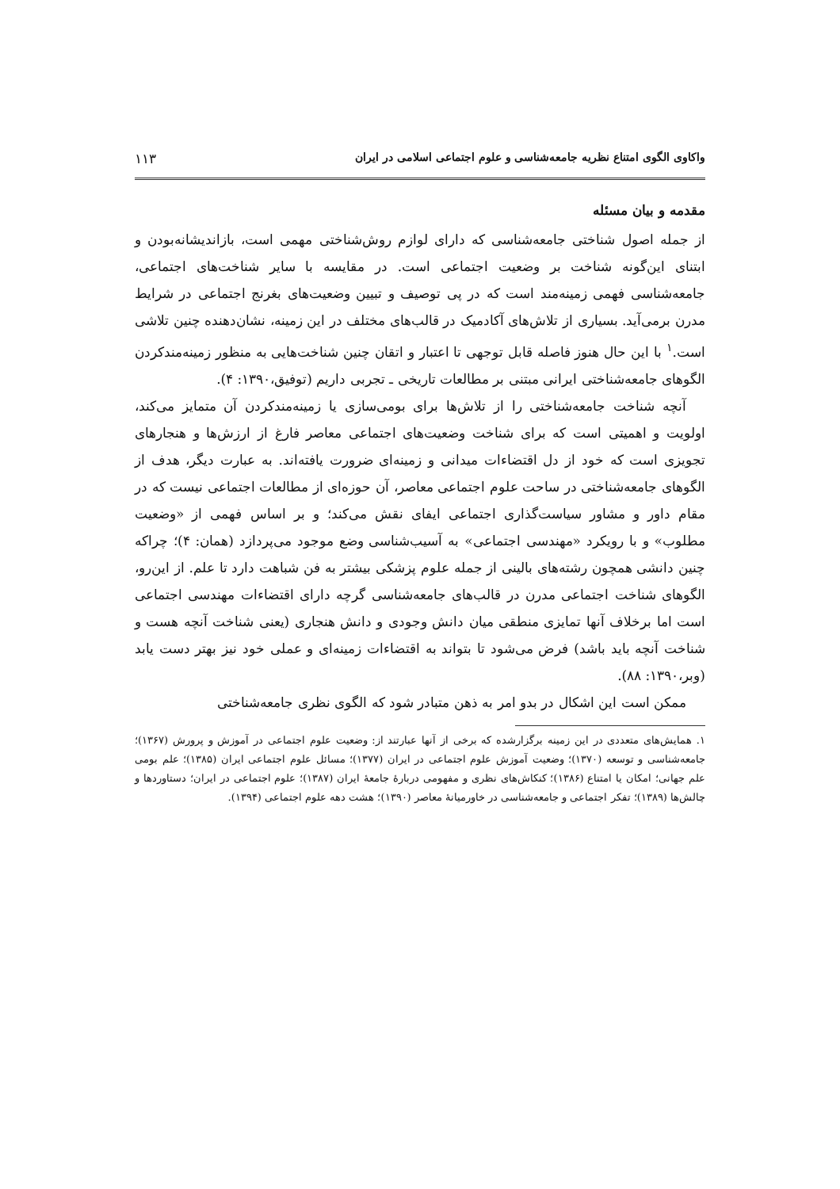واکاوی الگوی امتناع نظریه جامعه‌شناسی و علوم اجتماعی اسلامی در ایران ۱۱۳
مقدمه و بیان مسئله
از جمله اصول شناختی جامعه‌شناسی که دارای لوازم روش‌شناختی مهمی است، بازاندیشانه‌بودن و ابتنای این‌گونه شناخت بر وضعیت اجتماعی است. در مقایسه با سایر شناخت‌های اجتماعی، جامعه‌شناسی فهمی زمینه‌مند است که در پی توصیف و تبیین وضعیت‌های بغرنج اجتماعی در شرایط مدرن برمی‌آید. بسیاری از تلاش‌های آکادمیک در قالب‌های مختلف در این زمینه، نشان‌دهنده چنین تلاشی است.<sup>۱</sup> با این حال هنوز فاصله قابل توجهی تا اعتبار و اتقان چنین شناخت‌هایی به منظور زمینه‌مندکردن الگوهای جامعه‌شناختی ایرانی مبتنی بر مطالعات تاریخی ـ تجربی داریم (توفیق،۱۳۹۰: ۴).
آنچه شناخت جامعه‌شناختی را از تلاش‌ها برای بومی‌سازی یا زمینه‌مندکردن آن متمایز می‌کند، اولویت و اهمیتی است که برای شناخت وضعیت‌های اجتماعی معاصر فارغ از ارزش‌ها و هنجارهای تجویزی است که خود از دل اقتضاءات میدانی و زمینه‌ای ضرورت یافته‌اند. به عبارت دیگر، هدف از الگوهای جامعه‌شناختی در ساحت علوم اجتماعی معاصر، آن حوزه‌ای از مطالعات اجتماعی نیست که در مقام داور و مشاور سیاست‌گذاری اجتماعی ایفای نقش می‌کند؛ و بر اساس فهمی از «وضعیت مطلوب» و با رویکرد «مهندسی اجتماعی» به آسیب‌شناسی وضع موجود می‌پردازد (همان: ۴)؛ چراکه چنین دانشی همچون رشته‌های بالینی از جمله علوم پزشکی بیشتر به فن شباهت دارد تا علم. از این‌رو، الگوهای شناخت اجتماعی مدرن در قالب‌های جامعه‌شناسی گرچه دارای اقتضاءات مهندسی اجتماعی است اما برخلاف آنها تمایزی منطقی میان دانش وجودی و دانش هنجاری (یعنی شناخت آنچه هست و شناخت آنچه باید باشد) فرض می‌شود تا بتواند به اقتضاءات زمینه‌ای و عملی خود نیز بهتر دست یابد (وبر،۱۳۹۰: ۸۸).
ممکن است این اشکال در بدو امر به ذهن متبادر شود که الگوی نظری جامعه‌شناختی
۱. همایش‌های متعددی در این زمینه برگزارشده که برخی از آنها عبارتند از: وضعیت علوم اجتماعی در آموزش و پرورش (۱۳۶۷)؛ جامعه‌شناسی و توسعه (۱۳۷۰)؛ وضعیت آموزش علوم اجتماعی در ایران (۱۳۷۷)؛ مسائل علوم اجتماعی ایران (۱۳۸۵)؛ علم بومی علم جهانی؛ امکان یا امتناع (۱۳۸۶)؛ کنکاش‌های نظری و مفهومی دربارهٔ جامعهٔ ایران (۱۳۸۷)؛ علوم اجتماعی در ایران؛ دستاوردها و چالش‌ها (۱۳۸۹)؛ تفکر اجتماعی و جامعه‌شناسی در خاورمیانهٔ معاصر (۱۳۹۰)؛ هشت دهه علوم اجتماعی (۱۳۹۴).